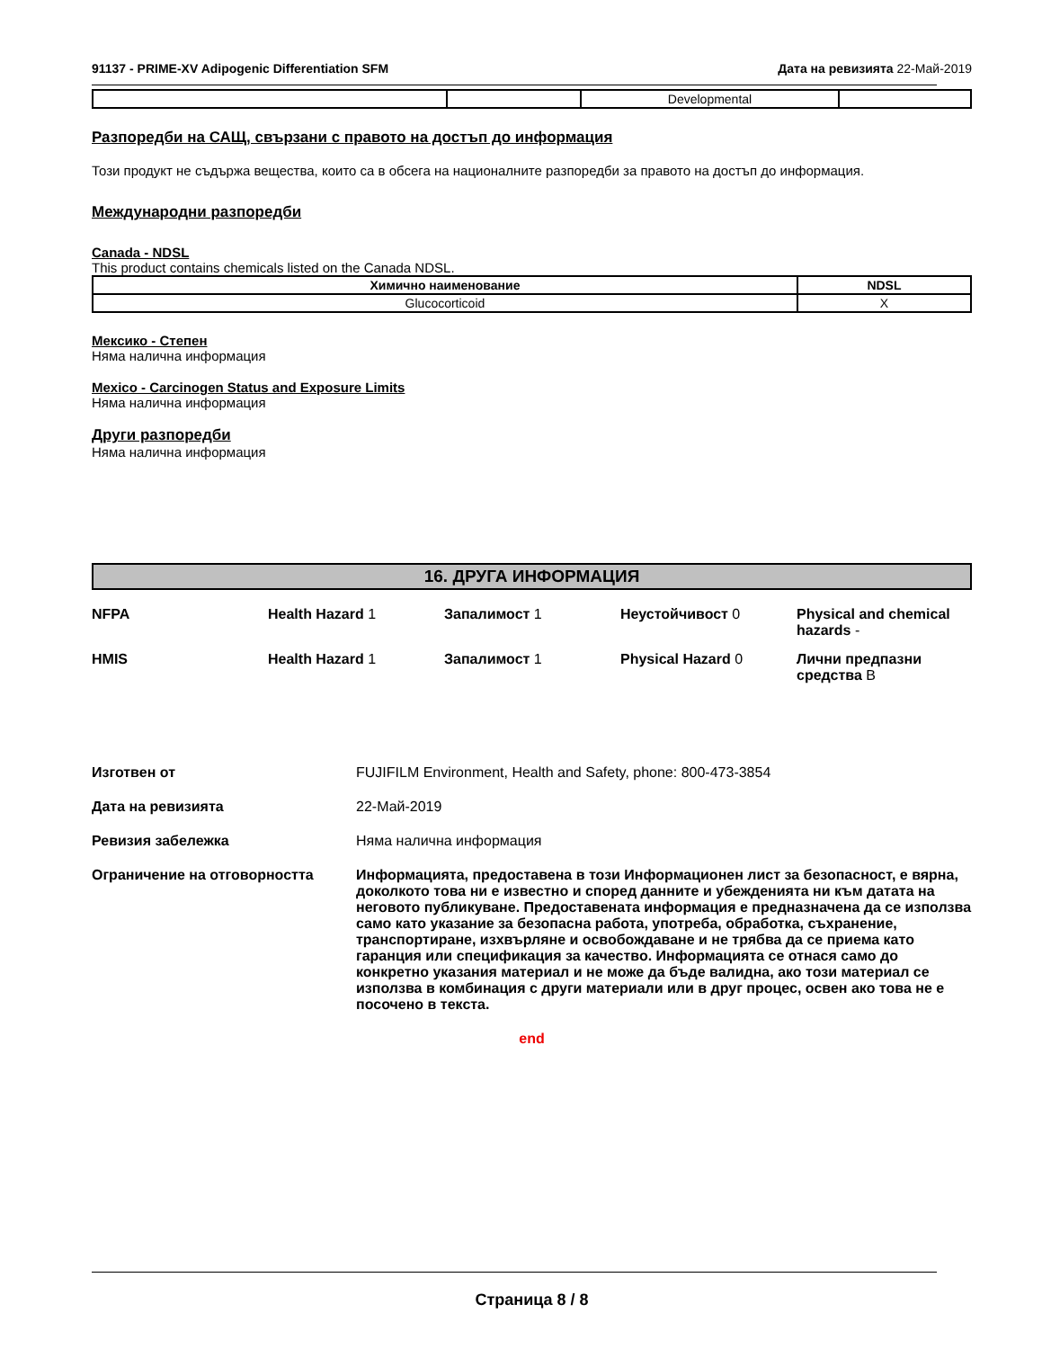91137 - PRIME-XV Adipogenic Differentiation SFM
Дата на ревизията 22-Май-2019
| | | Developmental | |
Разпоредби на САЩ, свързани с правото на достъп до информация
Този продукт не съдържа вещества, които са в обсега на националните разпоредби за правото на достъп до информация.
Международни разпоредби
Canada - NDSL
This product contains chemicals listed on the Canada NDSL.
| Химично наименование | NDSL |
| --- | --- |
| Glucocorticoid | X |
Мексико - Степен
Няма налична информация
Mexico - Carcinogen Status and Exposure Limits
Няма налична информация
Други разпоредби
Няма налична информация
16. ДРУГА ИНФОРМАЦИЯ
NFPA
Health Hazard 1
Запалимост 1
Неустойчивост 0
Physical and chemical hazards -
HMIS
Health Hazard 1
Запалимост 1
Physical Hazard 0
Лични предпазни средства B
Изготвен от
FUJIFILM Environment, Health and Safety, phone: 800-473-3854
Дата на ревизията
22-Май-2019
Ревизия забележка
Няма налична информация
Ограничение на отговорността
Информацията, предоставена в този Информационен лист за безопасност, е вярна, доколкото това ни е известно и според данните и убежденията ни към датата на неговото публикуване. Предоставената информация е предназначена да се използва само като указание за безопасна работа, употреба, обработка, съхранение, транспортиране, изхвърляне и освобождаване и не трябва да се приема като гаранция или спецификация за качество. Информацията се отнася само до конкретно указания материал и не може да бъде валидна, ако този материал се използва в комбинация с други материали или в друг процес, освен ако това не е посочено в текста.
end
Страница 8 / 8